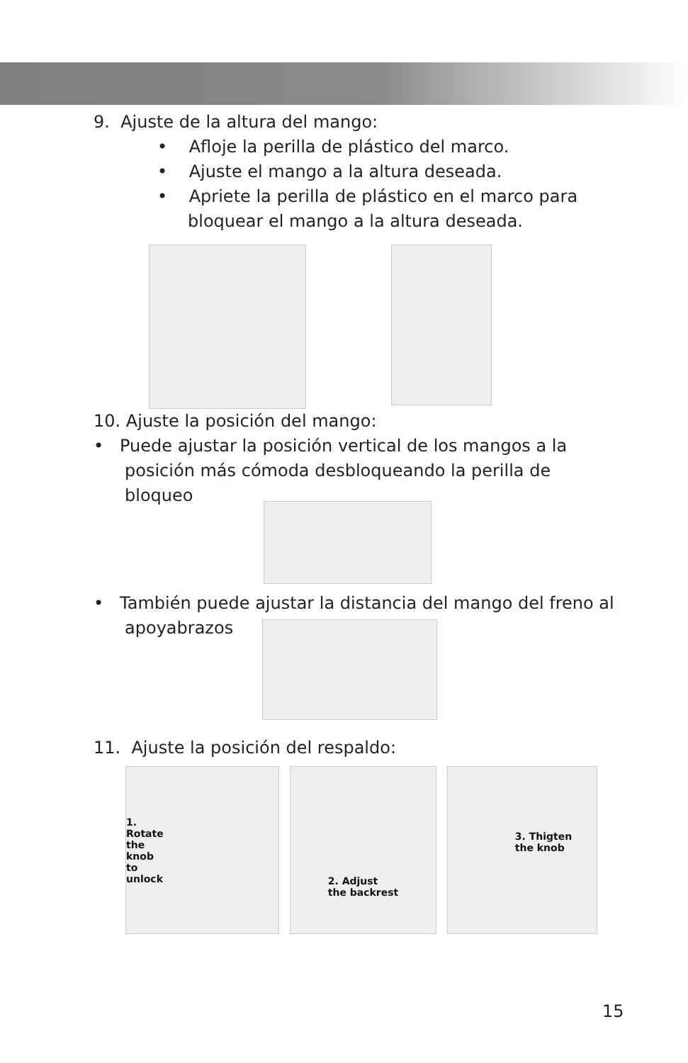9. Ajuste de la altura del mango:
• Afloje la perilla de plástico del marco.
• Ajuste el mango a la altura deseada.
• Apriete la perilla de plástico en el marco para
bloquear el mango a la altura deseada.
10. Ajuste la posición del mango:
• Puede ajustar la posición vertical de los mangos a la
posición más cómoda desbloqueando la perilla de
bloqueo
• También puede ajustar la distancia del mango del freno al
apoyabrazos
11. Ajuste la posición del respaldo:
1.
Rotate
the
knob
to
unlock
2. Adjust
the backrest
3. Thigten
the knob
15